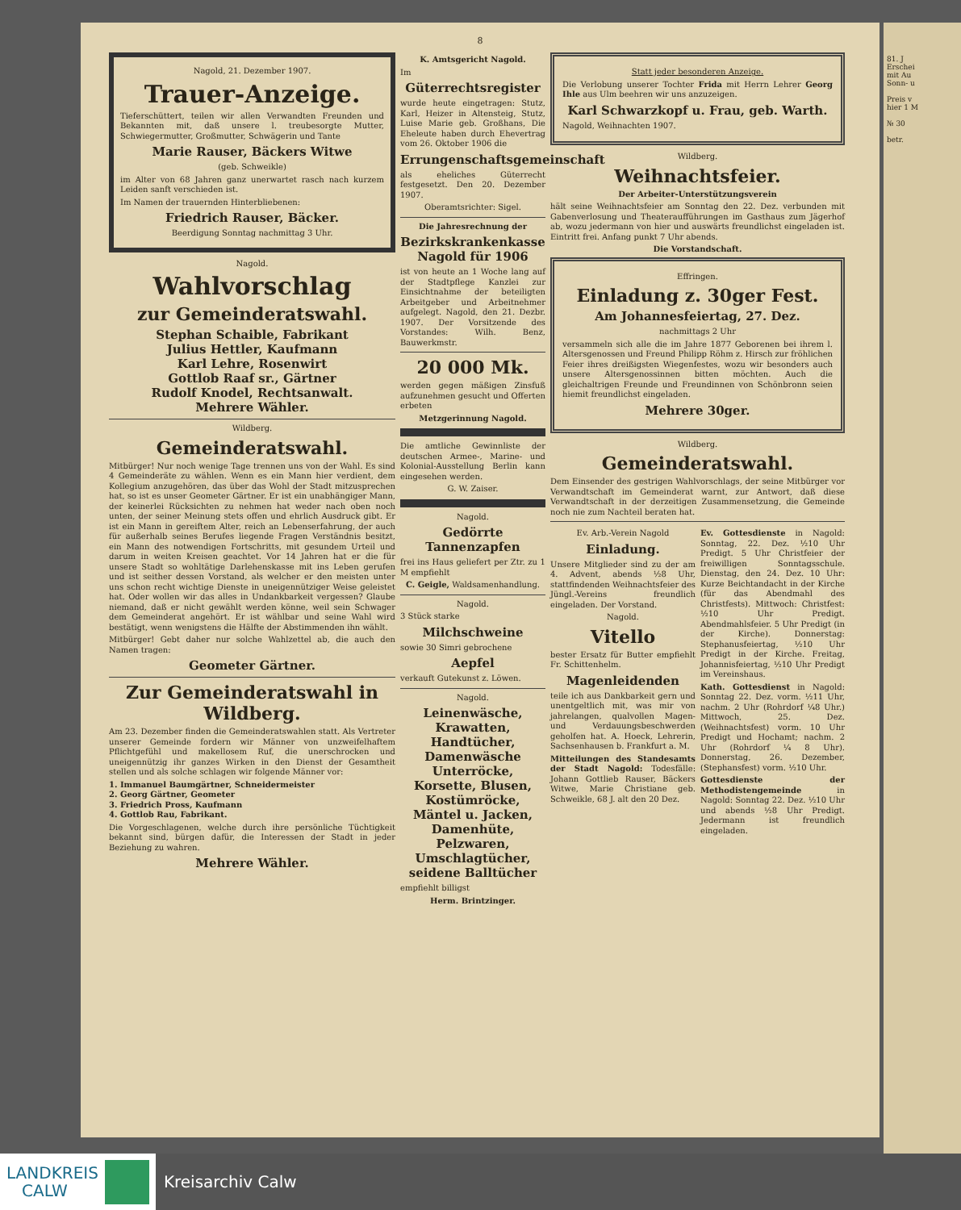8
Nagold, 21. Dezember 1907.
Trauer-Anzeige.
Tieferschüttert, teilen wir allen Verwandten Freunden und Bekannten mit, daß unsere l. treubesorgte Mutter, Schwiegermutter, Großmutter, Schwägerin und Tante
Marie Rauser, Bäckers Witwe
(geb. Schweikle)
im Alter von 68 Jahren ganz unerwartet rasch nach kurzem Leiden sanft verschieden ist.
Im Namen der trauernden Hinterbliebenen:
Friedrich Rauser, Bäcker.
Beerdigung Sonntag nachmittag 3 Uhr.
Nagold.
Wahlvorschlag
zur Gemeinderatswahl.
Stephan Schaible, Fabrikant
Julius Hettler, Kaufmann
Karl Lehre, Rosenwirt
Gottlob Raaf sr., Gärtner
Rudolf Knodel, Rechtsanwalt.
Mehrere Wähler.
Wildberg.
Gemeinderatswahl.
Mitbürger! Nur noch wenige Tage trennen uns von der Wahl. Es sind 4 Gemeinderäte zu wählen. Wenn es ein Mann hier verdient, dem Kollegium anzugehören, das über das Wohl der Stadt mitzusprechen hat, so ist es unser Geometer Gärtner. Er ist ein unabhängiger Mann, der keinerlei Rücksichten zu nehmen hat weder nach oben noch unten, der seiner Meinung stets offen und ehrlich Ausdruck gibt. Er ist ein Mann in gereiftem Alter, reich an Lebenserfahrung, der auch für außerhalb seines Berufes liegende Fragen Verständnis besitzt, ein Mann des notwendigen Fortschritts, mit gesundem Urteil und darum in weiten Kreisen geachtet. Vor 14 Jahren hat er die für unsere Stadt so wohltätige Darlehenskasse mit ins Leben gerufen und ist seither dessen Vorstand, als welcher er den meisten unter uns schon recht wichtige Dienste in uneigennütziger Weise geleistet hat. Oder wollen wir das alles in Undankbarkeit vergessen? Glaube niemand, daß er nicht gewählt werden könne, weil sein Schwager dem Gemeinderat angehört. Er ist wählbar und seine Wahl wird bestätigt, wenn wenigstens die Hälfte der Abstimmenden ihn wählt.
Mitbürger! Gebt daher nur solche Wahlzettel ab, die auch den Namen tragen:
Geometer Gärtner.
Zur Gemeinderatswahl in Wildberg.
Am 23. Dezember finden die Gemeinderatswahlen statt. Als Vertreter unserer Gemeinde fordern wir Männer von unzweifelhaftem Pflichtgefühl und makellosem Ruf, die unerschrocken und uneigennützig ihr ganzes Wirken in den Dienst der Gesamtheit stellen und als solche schlagen wir folgende Männer vor:
1. Immanuel Baumgärtner, Schneidermeister
2. Georg Gärtner, Geometer
3. Friedrich Pross, Kaufmann
4. Gottlob Rau, Fabrikant.
Die Vorgeschlagenen, welche durch ihre persönliche Tüchtigkeit bekannt sind, bürgen dafür, die Interessen der Stadt in jeder Beziehung zu wahren.
Mehrere Wähler.
K. Amtsgericht Nagold.
Im
Güterrechtsregister
wurde heute eingetragen: Stutz, Karl, Heizer in Altensteig, Stutz, Luise Marie geb. Großhans, Die Eheleute haben durch Ehevertrag vom 26. Oktober 1906 die
Errungenschaftsgemeinschaft
als eheliches Güterrecht festgesetzt. Den 20. Dezember 1907.
Oberamtsrichter: Sigel.
Die Jahresrechnung der
Bezirkskrankenkasse Nagold für 1906
ist von heute an 1 Woche lang auf der Stadtpflege Kanzlei zur Einsichtnahme der beteiligten Arbeitgeber und Arbeitnehmer aufgelegt. Nagold, den 21. Dezbr. 1907. Der Vorsitzende des Vorstandes: Wilh. Benz, Bauwerkmstr.
20 000 Mk.
werden gegen mäßigen Zinsfuß aufzunehmen gesucht und Offerten erbeten
Metzgerinnung Nagold.
Die amtliche Gewinnliste der deutschen Armee-, Marine- und Kolonial-Ausstellung Berlin kann eingesehen werden.
G. W. Zaiser.
Nagold.
Gedörrte Tannenzapfen
frei ins Haus geliefert per Ztr. zu 1 M empfiehlt
C. Geigle, Waldsamenhandlung.
Nagold.
3 Stück starke
Milchschweine
sowie 30 Simri gebrochene
Aepfel
verkauft Gutekunst z. Löwen.
Nagold.
Leinenwäsche, Krawatten, Handtücher, Damenwäsche Unterröcke, Korsette, Blusen, Kostümröcke, Mäntel u. Jacken, Damenhüte, Pelzwaren, Umschlagtücher, seidene Balltücher
empfiehlt billigst
Herm. Brintzinger.
Statt jeder besonderen Anzeige.
Die Verlobung unserer Tochter Frida mit Herrn Lehrer Georg Ihle aus Ulm beehren wir uns anzuzeigen.
Karl Schwarzkopf u. Frau, geb. Warth.
Nagold, Weihnachten 1907.
Wildberg.
Weihnachtsfeier.
Der Arbeiter-Unterstützungsverein
hält seine Weihnachtsfeier am Sonntag den 22. Dez. verbunden mit Gabenverlosung und Theateraufführungen im Gasthaus zum Jägerhof ab, wozu jedermann von hier und auswärts freundlichst eingeladen ist. Eintritt frei. Anfang punkt 7 Uhr abends.
Die Vorstandschaft.
Effringen.
Einladung z. 30ger Fest.
Am Johannesfeiertag, 27. Dez.
nachmittags 2 Uhr
versammeln sich alle die im Jahre 1877 Geborenen bei ihrem l. Altersgenossen und Freund Philipp Röhm z. Hirsch zur fröhlichen Feier ihres dreißigsten Wiegenfestes, wozu wir besonders auch unsere Altersgenossinnen bitten möchten. Auch die gleichaltrigen Freunde und Freundinnen von Schönbronn seien hiemit freundlichst eingeladen.
Mehrere 30ger.
Wildberg.
Gemeinderatswahl.
Dem Einsender des gestrigen Wahlvorschlags, der seine Mitbürger vor Verwandtschaft im Gemeinderat warnt, zur Antwort, daß diese Verwandtschaft in der derzeitigen Zusammensetzung, die Gemeinde noch nie zum Nachteil beraten hat.
Ev. Arb.-Verein Nagold
Einladung.
Unsere Mitglieder sind zu der am 4. Advent, abends ½8 Uhr, stattfindenden Weihnachtsfeier des Jüngl.-Vereins freundlich eingeladen. Der Vorstand.
Nagold.
Vitello
bester Ersatz für Butter empfiehlt Fr. Schittenhelm.
Magenleidenden
teile ich aus Dankbarkeit gern und unentgeltlich mit, was mir von jahrelangen, qualvollen Magen- und Verdauungsbeschwerden geholfen hat. A. Hoeck, Lehrerin, Sachsenhausen b. Frankfurt a. M.
Mitteilungen des Standesamts der Stadt Nagold: Todesfälle: Johann Gottlieb Rauser, Bäckers Witwe, Marie Christiane geb. Schweikle, 68 J. alt den 20 Dez.
Ev. Gottesdienste in Nagold: Sonntag, 22. Dez. ½10 Uhr Predigt. 5 Uhr Christfeier der freiwilligen Sonntagsschule. Dienstag, den 24. Dez. 10 Uhr: Kurze Beichtandacht in der Kirche (für das Abendmahl des Christfests). Mittwoch: Christfest: ½10 Uhr Predigt. Abendmahlsfeier. 5 Uhr Predigt (in der Kirche). Donnerstag: Stephanusfeiertag, ½10 Uhr Predigt in der Kirche. Freitag, Johannisfeiertag, ½10 Uhr Predigt im Vereinshaus.
Kath. Gottesdienst in Nagold: Sonntag 22. Dez. vorm. ½11 Uhr, nachm. 2 Uhr (Rohrdorf ¼8 Uhr.) Mittwoch, 25. Dez. (Weihnachtsfest) vorm. 10 Uhr Predigt und Hochamt; nachm. 2 Uhr (Rohrdorf ¼ 8 Uhr). Donnerstag, 26. Dezember, (Stephansfest) vorm. ½10 Uhr.
Gottesdienste der Methodistengemeinde in Nagold: Sonntag 22. Dez. ½10 Uhr und abends ½8 Uhr Predigt. Jedermann ist freundlich eingeladen.
81. J
Erschei
mit Au
Sonn- u
Preis v
hier 1 M
№ 30
betr.
LANDKREIS
CALW
Kreisarchiv Calw